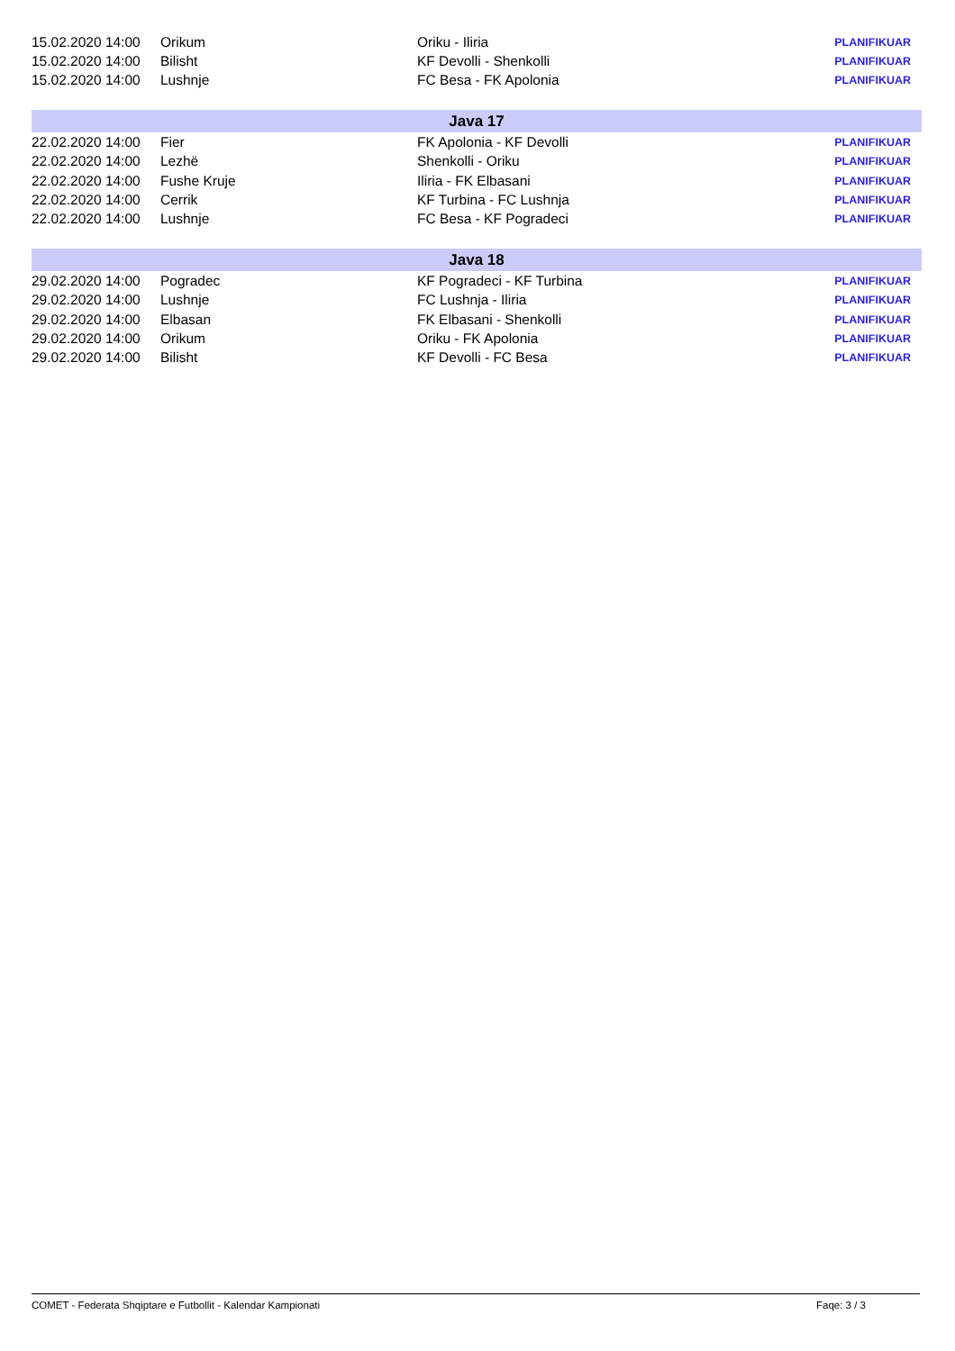| 15.02.2020 14:00 | Orikum | Oriku - Iliria | PLANIFIKUAR |
| 15.02.2020 14:00 | Bilisht | KF Devolli - Shenkolli | PLANIFIKUAR |
| 15.02.2020 14:00 | Lushnje | FC Besa - FK Apolonia | PLANIFIKUAR |
| Java 17 | | | |
| 22.02.2020 14:00 | Fier | FK Apolonia - KF Devolli | PLANIFIKUAR |
| 22.02.2020 14:00 | Lezhë | Shenkolli - Oriku | PLANIFIKUAR |
| 22.02.2020 14:00 | Fushe Kruje | Iliria - FK Elbasani | PLANIFIKUAR |
| 22.02.2020 14:00 | Cerrik | KF Turbina - FC Lushnja | PLANIFIKUAR |
| 22.02.2020 14:00 | Lushnje | FC Besa - KF Pogradeci | PLANIFIKUAR |
| Java 18 | | | |
| 29.02.2020 14:00 | Pogradec | KF Pogradeci - KF Turbina | PLANIFIKUAR |
| 29.02.2020 14:00 | Lushnje | FC Lushnja - Iliria | PLANIFIKUAR |
| 29.02.2020 14:00 | Elbasan | FK Elbasani - Shenkolli | PLANIFIKUAR |
| 29.02.2020 14:00 | Orikum | Oriku - FK Apolonia | PLANIFIKUAR |
| 29.02.2020 14:00 | Bilisht | KF Devolli - FC Besa | PLANIFIKUAR |
COMET - Federata Shqiptare e Futbollit - Kalendar Kampionati Faqe: 3 / 3